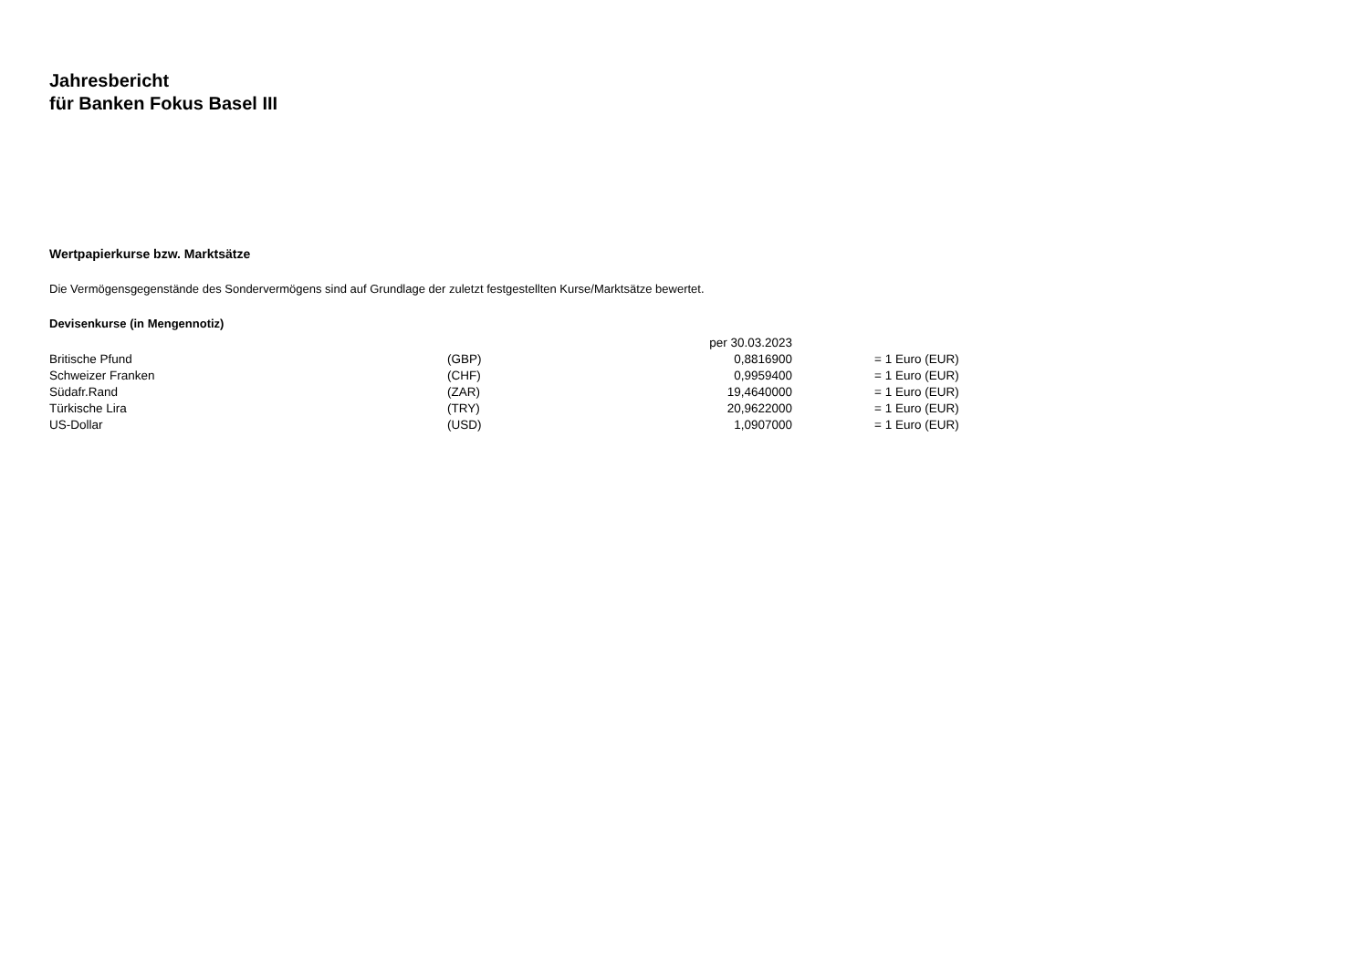Jahresbericht
für Banken Fokus Basel III
Wertpapierkurse bzw. Marktsätze
Die Vermögensgegenstände des Sondervermögens sind auf Grundlage der zuletzt festgestellten Kurse/Marktsätze bewertet.
Devisenkurse (in Mengennotiz)
| | | per 30.03.2023 | |
| --- | --- | --- | --- |
| Britische Pfund | (GBP) | 0,8816900 | = 1 Euro (EUR) |
| Schweizer Franken | (CHF) | 0,9959400 | = 1 Euro (EUR) |
| Südafr.Rand | (ZAR) | 19,4640000 | = 1 Euro (EUR) |
| Türkische Lira | (TRY) | 20,9622000 | = 1 Euro (EUR) |
| US-Dollar | (USD) | 1,0907000 | = 1 Euro (EUR) |